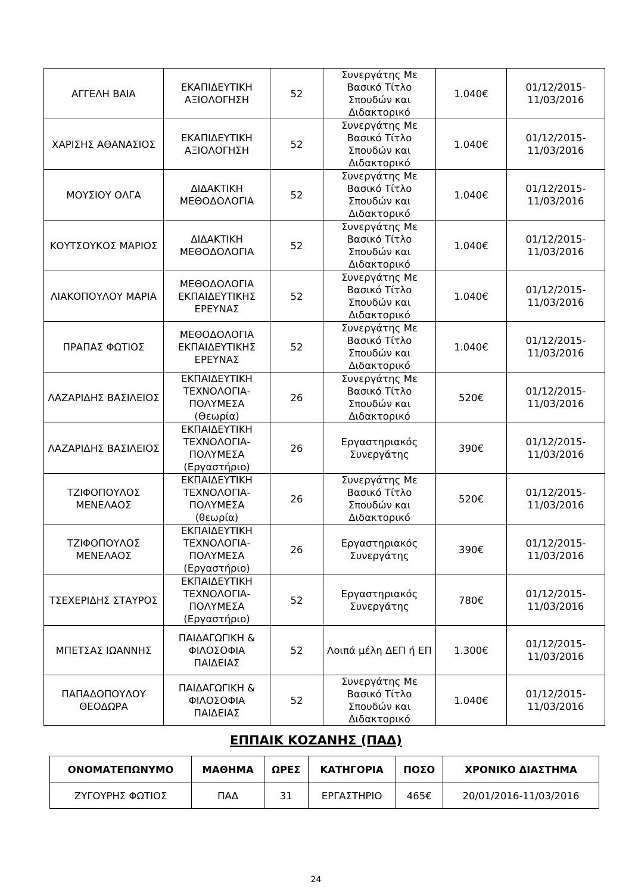| ΑΓΓΕΛΗ ΒΑΙΑ | ΕΚΑΠΙΔΕΥΤΙΚΗ ΑΞΙΟΛΟΓΗΣΗ | 52 | Συνεργάτης Με Βασικό Τίτλο Σπουδών και Διδακτορικό | 1.040€ | 01/12/2015-11/03/2016 |
| ΧΑΡΙΣΗΣ ΑΘΑΝΑΣΙΟΣ | ΕΚΑΠΙΔΕΥΤΙΚΗ ΑΞΙΟΛΟΓΗΣΗ | 52 | Συνεργάτης Με Βασικό Τίτλο Σπουδών και Διδακτορικό | 1.040€ | 01/12/2015-11/03/2016 |
| ΜΟΥΣΙΟΥ ΟΛΓΑ | ΔΙΔΑΚΤΙΚΗ ΜΕΘΟΔΟΛΟΓΙΑ | 52 | Συνεργάτης Με Βασικό Τίτλο Σπουδών και Διδακτορικό | 1.040€ | 01/12/2015-11/03/2016 |
| ΚΟΥΤΣΟΥΚΟΣ ΜΑΡΙΟΣ | ΔΙΔΑΚΤΙΚΗ ΜΕΘΟΔΟΛΟΓΙΑ | 52 | Συνεργάτης Με Βασικό Τίτλο Σπουδών και Διδακτορικό | 1.040€ | 01/12/2015-11/03/2016 |
| ΛΙΑΚΟΠΟΥΛΟΥ ΜΑΡΙΑ | ΜΕΘΟΔΟΛΟΓΙΑ ΕΚΠΑΙΔΕΥΤΙΚΗΣ ΕΡΕΥΝΑΣ | 52 | Συνεργάτης Με Βασικό Τίτλο Σπουδών και Διδακτορικό | 1.040€ | 01/12/2015-11/03/2016 |
| ΠΡΑΠΑΣ ΦΩΤΙΟΣ | ΜΕΘΟΔΟΛΟΓΙΑ ΕΚΠΑΙΔΕΥΤΙΚΗΣ ΕΡΕΥΝΑΣ | 52 | Συνεργάτης Με Βασικό Τίτλο Σπουδών και Διδακτορικό | 1.040€ | 01/12/2015-11/03/2016 |
| ΛΑΖΑΡΙΔΗΣ ΒΑΣΙΛΕΙΟΣ | ΕΚΠΑΙΔΕΥΤΙΚΗ ΤΕΧΝΟΛΟΓΙΑ-ΠΟΛΥΜΕΣΑ (Θεωρία) | 26 | Συνεργάτης Με Βασικό Τίτλο Σπουδών και Διδακτορικό | 520€ | 01/12/2015-11/03/2016 |
| ΛΑΖΑΡΙΔΗΣ ΒΑΣΙΛΕΙΟΣ | ΕΚΠΑΙΔΕΥΤΙΚΗ ΤΕΧΝΟΛΟΓΙΑ-ΠΟΛΥΜΕΣΑ (Εργαστήριο) | 26 | Εργαστηριακός Συνεργάτης | 390€ | 01/12/2015-11/03/2016 |
| ΤΖΙΦΟΠΟΥΛΟΣ ΜΕΝΕΛΑΟΣ | ΕΚΠΑΙΔΕΥΤΙΚΗ ΤΕΧΝΟΛΟΓΙΑ-ΠΟΛΥΜΕΣΑ (θεωρία) | 26 | Συνεργάτης Με Βασικό Τίτλο Σπουδών και Διδακτορικό | 520€ | 01/12/2015-11/03/2016 |
| ΤΖΙΦΟΠΟΥΛΟΣ ΜΕΝΕΛΑΟΣ | ΕΚΠΑΙΔΕΥΤΙΚΗ ΤΕΧΝΟΛΟΓΙΑ-ΠΟΛΥΜΕΣΑ (Εργαστήριο) | 26 | Εργαστηριακός Συνεργάτης | 390€ | 01/12/2015-11/03/2016 |
| ΤΣΕΧΕΡΙΔΗΣ ΣΤΑΥΡΟΣ | ΕΚΠΑΙΔΕΥΤΙΚΗ ΤΕΧΝΟΛΟΓΙΑ-ΠΟΛΥΜΕΣΑ (Εργαστήριο) | 52 | Εργαστηριακός Συνεργάτης | 780€ | 01/12/2015-11/03/2016 |
| ΜΠΕΤΣΑΣ ΙΩΑΝΝΗΣ | ΠΑΙΔΑΓΩΓΙΚΗ & ΦΙΛΟΣΟΦΙΑ ΠΑΙΔΕΙΑΣ | 52 | Λοιπά μέλη ΔΕΠ ή ΕΠ | 1.300€ | 01/12/2015-11/03/2016 |
| ΠΑΠΑΔΟΠΟΥΛΟΥ ΘΕΟΔΩΡΑ | ΠΑΙΔΑΓΩΓΙΚΗ & ΦΙΛΟΣΟΦΙΑ ΠΑΙΔΕΙΑΣ | 52 | Συνεργάτης Με Βασικό Τίτλο Σπουδών και Διδακτορικό | 1.040€ | 01/12/2015-11/03/2016 |
ΕΠΠΑΙΚ ΚΟΖΑΝΗΣ (ΠΑΔ)
| ΟΝΟΜΑΤΕΠΩΝΥΜΟ | ΜΑΘΗΜΑ | ΩΡΕΣ | ΚΑΤΗΓΟΡΙΑ | ΠΟΣΟ | ΧΡΟΝΙΚΟ ΔΙΑΣΤΗΜΑ |
| --- | --- | --- | --- | --- | --- |
| ΖΥΓΟΥΡΗΣ ΦΩΤΙΟΣ | ΠΑΔ | 31 | ΕΡΓΑΣΤΗΡΙΟ | 465€ | 20/01/2016-11/03/2016 |
24